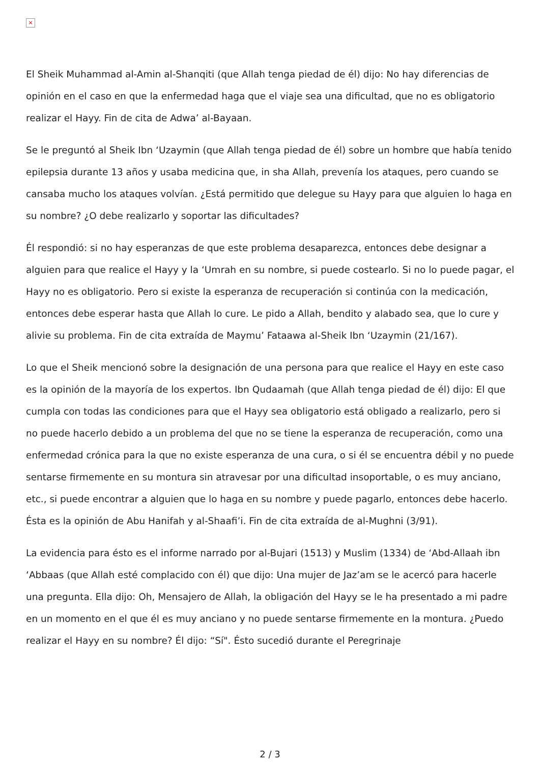×
El Sheik Muhammad al-Amin al-Shanqiti (que Allah tenga piedad de él) dijo: No hay diferencias de opinión en el caso en que la enfermedad haga que el viaje sea una dificultad, que no es obligatorio realizar el Hayy. Fin de cita de Adwa’ al-Bayaan.
Se le preguntó al Sheik Ibn ‘Uzaymin (que Allah tenga piedad de él) sobre un hombre que había tenido epilepsia durante 13 años y usaba medicina que, in sha Allah, prevenía los ataques, pero cuando se cansaba mucho los ataques volvían. ¿Está permitido que delegue su Hayy para que alguien lo haga en su nombre? ¿O debe realizarlo y soportar las dificultades?
Él respondió: si no hay esperanzas de que este problema desaparezca, entonces debe designar a alguien para que realice el Hayy y la ‘Umrah en su nombre, si puede costearlo. Si no lo puede pagar, el Hayy no es obligatorio. Pero si existe la esperanza de recuperación si continúa con la medicación, entonces debe esperar hasta que Allah lo cure. Le pido a Allah, bendito y alabado sea, que lo cure y alivie su problema. Fin de cita extraída de Maymu’ Fataawa al-Sheik Ibn ‘Uzaymin (21/167).
Lo que el Sheik mencionó sobre la designación de una persona para que realice el Hayy en este caso es la opinión de la mayoría de los expertos. Ibn Qudaamah (que Allah tenga piedad de él) dijo: El que cumpla con todas las condiciones para que el Hayy sea obligatorio está obligado a realizarlo, pero si no puede hacerlo debido a un problema del que no se tiene la esperanza de recuperación, como una enfermedad crónica para la que no existe esperanza de una cura, o si él se encuentra débil y no puede sentarse firmemente en su montura sin atravesar por una dificultad insoportable, o es muy anciano, etc., si puede encontrar a alguien que lo haga en su nombre y puede pagarlo, entonces debe hacerlo. Ésta es la opinión de Abu Hanifah y al-Shaafi’i. Fin de cita extraída de al-Mughni (3/91).
La evidencia para ésto es el informe narrado por al-Bujari (1513) y Muslim (1334) de ‘Abd-Allaah ibn ‘Abbaas (que Allah esté complacido con él) que dijo: Una mujer de Jaz’am se le acercó para hacerle una pregunta. Ella dijo: Oh, Mensajero de Allah, la obligación del Hayy se le ha presentado a mi padre en un momento en el que él es muy anciano y no puede sentarse firmemente en la montura. ¿Puedo realizar el Hayy en su nombre? Él dijo: “Sí". Ésto sucedió durante el Peregrinaje
2 / 3